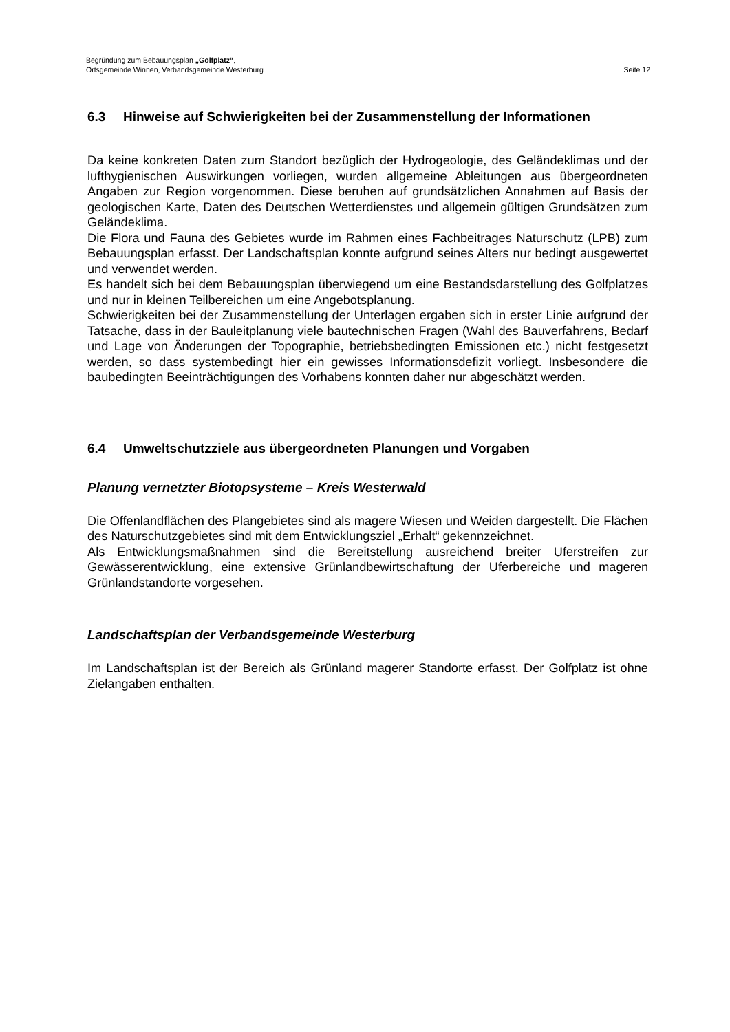Begründung zum Bebauungsplan „Golfplatz“,
Ortsgemeinde Winnen, Verbandsgemeinde Westerburg Seite 12
6.3 Hinweise auf Schwierigkeiten bei der Zusammenstellung der Informationen
Da keine konkreten Daten zum Standort bezüglich der Hydrogeologie, des Geländeklimas und der lufthygienischen Auswirkungen vorliegen, wurden allgemeine Ableitungen aus übergeordneten Angaben zur Region vorgenommen. Diese beruhen auf grundsätzlichen Annahmen auf Basis der geologischen Karte, Daten des Deutschen Wetterdienstes und allgemein gültigen Grundsätzen zum Geländeklima.
Die Flora und Fauna des Gebietes wurde im Rahmen eines Fachbeitrages Naturschutz (LPB) zum Bebauungsplan erfasst. Der Landschaftsplan konnte aufgrund seines Alters nur bedingt ausgewertet und verwendet werden.
Es handelt sich bei dem Bebauungsplan überwiegend um eine Bestandsdarstellung des Golfplatzes und nur in kleinen Teilbereichen um eine Angebotsplanung.
Schwierigkeiten bei der Zusammenstellung der Unterlagen ergaben sich in erster Linie aufgrund der Tatsache, dass in der Bauleitplanung viele bautechnischen Fragen (Wahl des Bauverfahrens, Bedarf und Lage von Änderungen der Topographie, betriebsbedingten Emissionen etc.) nicht festgesetzt werden, so dass systembedingt hier ein gewisses Informationsdefizit vorliegt. Insbesondere die baubedingten Beeinträchtigungen des Vorhabens konnten daher nur abgeschätzt werden.
6.4 Umweltschutzziele aus übergeordneten Planungen und Vorgaben
Planung vernetzter Biotopsysteme – Kreis Westerwald
Die Offenlandflächen des Plangebietes sind als magere Wiesen und Weiden dargestellt. Die Flächen des Naturschutzgebietes sind mit dem Entwicklungsziel „Erhalt“ gekennzeichnet.
Als Entwicklungsmaßnahmen sind die Bereitstellung ausreichend breiter Uferstreifen zur Gewässerentwicklung, eine extensive Grünlandbewirtschaftung der Uferbereiche und mageren Grünlandstandorte vorgesehen.
Landschaftsplan der Verbandsgemeinde Westerburg
Im Landschaftsplan ist der Bereich als Grünland magerer Standorte erfasst. Der Golfplatz ist ohne Zielangaben enthalten.